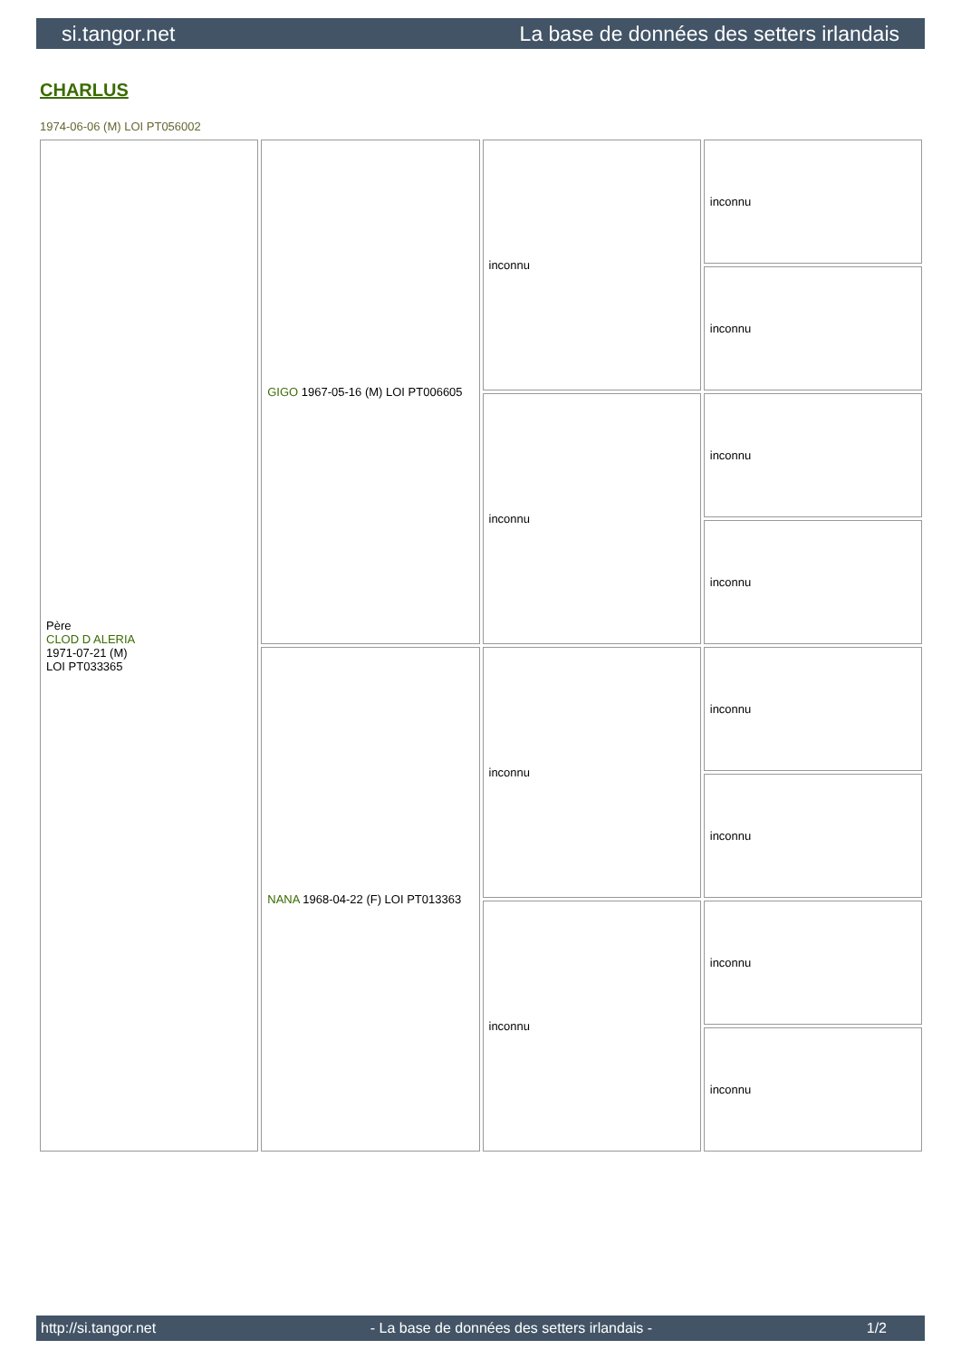si.tangor.net La base de données des setters irlandais
CHARLUS
1974-06-06 (M) LOI PT056002
| Père CLOD D ALERIA 1971-07-21 (M) LOI PT033365 | GIGO 1967-05-16 (M) LOI PT006605 | inconnu | inconnu |
| | | | inconnu |
| | | inconnu | inconnu |
| | | | inconnu |
| | NANA 1968-04-22 (F) LOI PT013363 | inconnu | inconnu |
| | | | inconnu |
| | | inconnu | inconnu |
| | | | inconnu |
http://si.tangor.net - La base de données des setters irlandais - 1/2